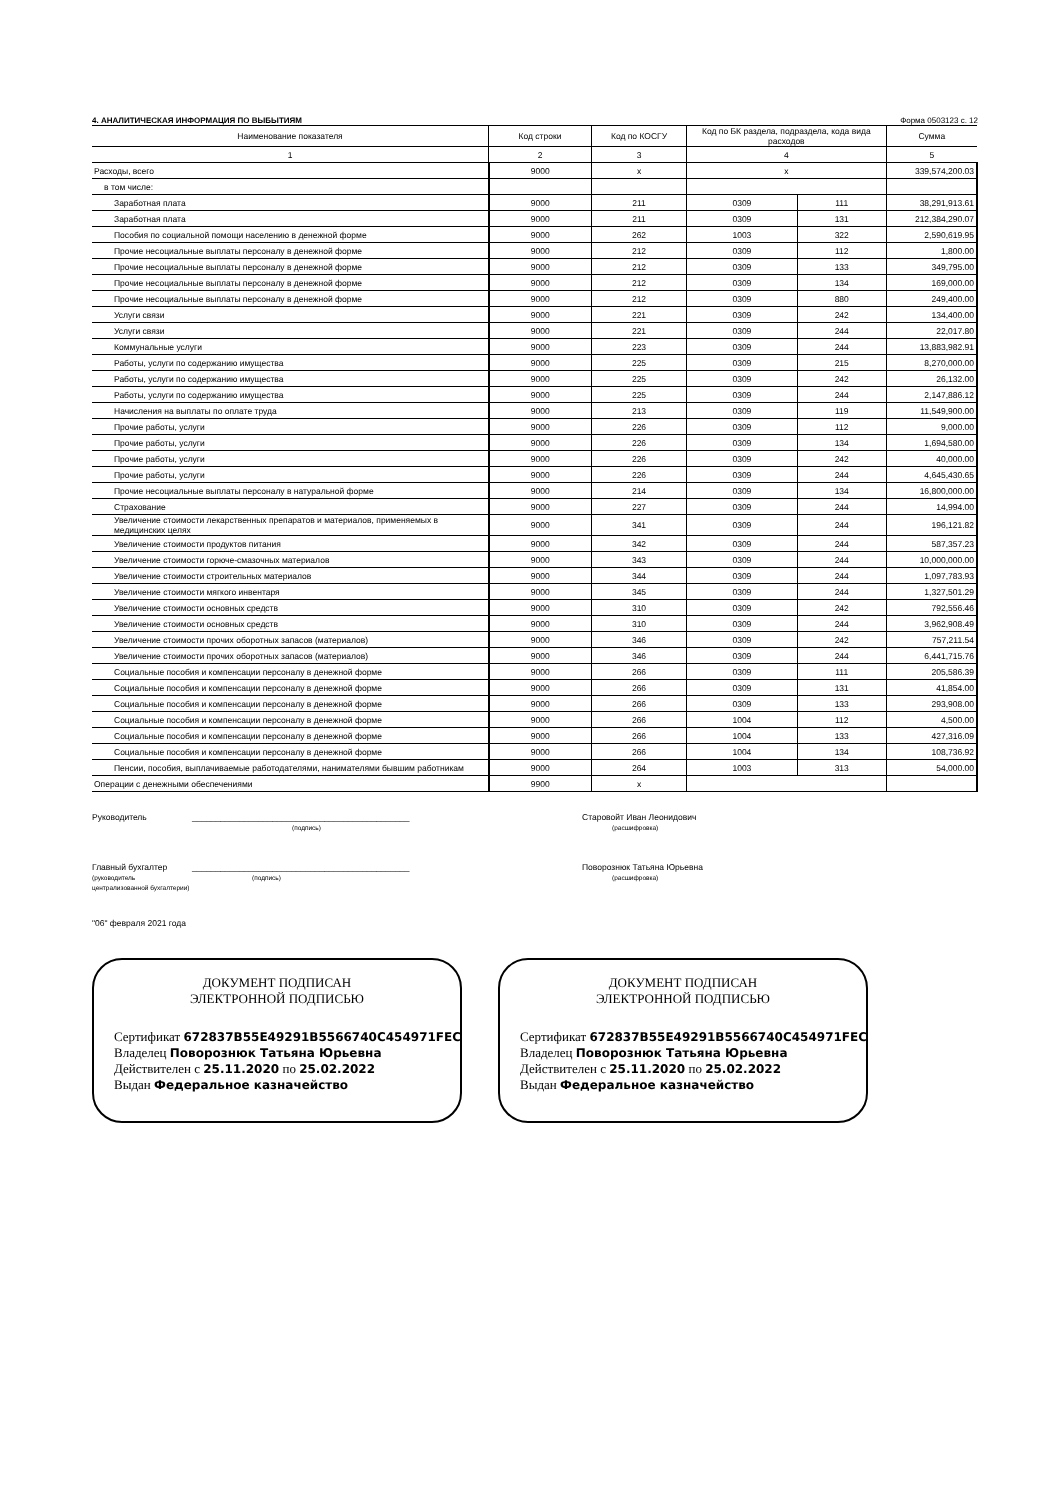4. АНАЛИТИЧЕСКАЯ ИНФОРМАЦИЯ ПО ВЫБЫТИЯМ Форма 0503123 с. 12
| Наименование показателя | Код строки | Код по КОСГУ | Код по БК раздела, подраздела, кода вида расходов | | Сумма |
| --- | --- | --- | --- | --- | --- |
| 1 | 2 | 3 | 4 | | 5 |
| Расходы, всего | 9000 | x | x | | 339,574,200.03 |
| в том числе: | | | | | |
| Заработная плата | 9000 | 211 | 0309 | 111 | 38,291,913.61 |
| Заработная плата | 9000 | 211 | 0309 | 131 | 212,384,290.07 |
| Пособия по социальной помощи населению в денежной форме | 9000 | 262 | 1003 | 322 | 2,590,619.95 |
| Прочие несоциальные выплаты персоналу в денежной форме | 9000 | 212 | 0309 | 112 | 1,800.00 |
| Прочие несоциальные выплаты персоналу в денежной форме | 9000 | 212 | 0309 | 133 | 349,795.00 |
| Прочие несоциальные выплаты персоналу в денежной форме | 9000 | 212 | 0309 | 134 | 169,000.00 |
| Прочие несоциальные выплаты персоналу в денежной форме | 9000 | 212 | 0309 | 880 | 249,400.00 |
| Услуги связи | 9000 | 221 | 0309 | 242 | 134,400.00 |
| Услуги связи | 9000 | 221 | 0309 | 244 | 22,017.80 |
| Коммунальные услуги | 9000 | 223 | 0309 | 244 | 13,883,982.91 |
| Работы, услуги по содержанию имущества | 9000 | 225 | 0309 | 215 | 8,270,000.00 |
| Работы, услуги по содержанию имущества | 9000 | 225 | 0309 | 242 | 26,132.00 |
| Работы, услуги по содержанию имущества | 9000 | 225 | 0309 | 244 | 2,147,886.12 |
| Начисления на выплаты по оплате труда | 9000 | 213 | 0309 | 119 | 11,549,900.00 |
| Прочие работы, услуги | 9000 | 226 | 0309 | 112 | 9,000.00 |
| Прочие работы, услуги | 9000 | 226 | 0309 | 134 | 1,694,580.00 |
| Прочие работы, услуги | 9000 | 226 | 0309 | 242 | 40,000.00 |
| Прочие работы, услуги | 9000 | 226 | 0309 | 244 | 4,645,430.65 |
| Прочие несоциальные выплаты персоналу в натуральной форме | 9000 | 214 | 0309 | 134 | 16,800,000.00 |
| Страхование | 9000 | 227 | 0309 | 244 | 14,994.00 |
| Увеличение стоимости лекарственных препаратов и материалов, применяемых в медицинских целях | 9000 | 341 | 0309 | 244 | 196,121.82 |
| Увеличение стоимости продуктов питания | 9000 | 342 | 0309 | 244 | 587,357.23 |
| Увеличение стоимости горюче-смазочных материалов | 9000 | 343 | 0309 | 244 | 10,000,000.00 |
| Увеличение стоимости строительных материалов | 9000 | 344 | 0309 | 244 | 1,097,783.93 |
| Увеличение стоимости мягкого инвентаря | 9000 | 345 | 0309 | 244 | 1,327,501.29 |
| Увеличение стоимости основных средств | 9000 | 310 | 0309 | 242 | 792,556.46 |
| Увеличение стоимости основных средств | 9000 | 310 | 0309 | 244 | 3,962,908.49 |
| Увеличение стоимости прочих оборотных запасов (материалов) | 9000 | 346 | 0309 | 242 | 757,211.54 |
| Увеличение стоимости прочих оборотных запасов (материалов) | 9000 | 346 | 0309 | 244 | 6,441,715.76 |
| Социальные пособия и компенсации персоналу в денежной форме | 9000 | 266 | 0309 | 111 | 205,586.39 |
| Социальные пособия и компенсации персоналу в денежной форме | 9000 | 266 | 0309 | 131 | 41,854.00 |
| Социальные пособия и компенсации персоналу в денежной форме | 9000 | 266 | 0309 | 133 | 293,908.00 |
| Социальные пособия и компенсации персоналу в денежной форме | 9000 | 266 | 1004 | 112 | 4,500.00 |
| Социальные пособия и компенсации персоналу в денежной форме | 9000 | 266 | 1004 | 133 | 427,316.09 |
| Социальные пособия и компенсации персоналу в денежной форме | 9000 | 266 | 1004 | 134 | 108,736.92 |
| Пенсии, пособия, выплачиваемые работодателями, нанимателями бывшим работникам | 9000 | 264 | 1003 | 313 | 54,000.00 |
| Операции с денежными обеспечениями | 9900 | x | | | |
Руководитель ______________________________________________
(подпись) Старовойт Иван Леонидович
(расшифровка)
Главный бухгалтер
(руководитель централизованной бухгалтерии) ______________________________________________
(подпись) Поворознюк Татьяна Юрьевна
(расшифровка)
"06" февраля 2021 года
ДОКУМЕНТ ПОДПИСАН
ЭЛЕКТРОННОЙ ПОДПИСЬЮ
Сертификат 672837B55E49291B5566740C454971FEC84A
Владелец Поворознюк Татьяна Юрьевна
Действителен с 25.11.2020 по 25.02.2022
Выдан Федеральное казначейство
ДОКУМЕНТ ПОДПИСАН
ЭЛЕКТРОННОЙ ПОДПИСЬЮ
Сертификат 672837B55E49291B5566740C454971FEC84A
Владелец Поворознюк Татьяна Юрьевна
Действителен с 25.11.2020 по 25.02.2022
Выдан Федеральное казначейство